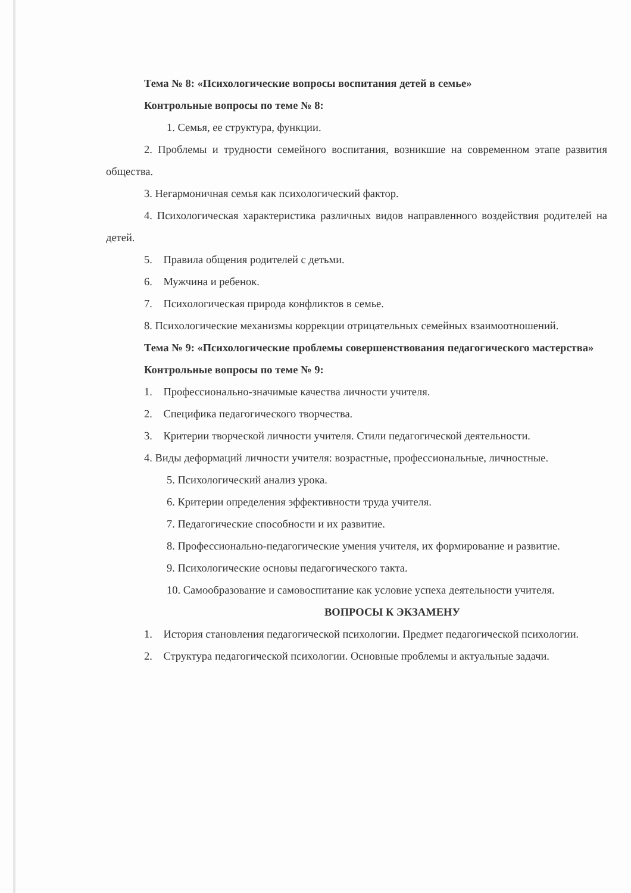Тема № 8: «Психологические вопросы воспитания детей в семье»
Контрольные вопросы по теме № 8:
1. Семья, ее структура, функции.
2. Проблемы и трудности семейного воспитания, возникшие на современном этапе развития общества.
3. Негармоничная семья как психологический фактор.
4. Психологическая характеристика различных видов направленного воздействия родителей на детей.
5. Правила общения родителей с детьми.
6. Мужчина и ребенок.
7. Психологическая природа конфликтов в семье.
8. Психологические механизмы коррекции отрицательных семейных взаимоотношений.
Тема № 9: «Психологические проблемы совершенствования педагогического мастерства»
Контрольные вопросы по теме № 9:
1. Профессионально-значимые качества личности учителя.
2. Специфика педагогического творчества.
3. Критерии творческой личности учителя. Стили педагогической деятельности.
4. Виды деформаций личности учителя: возрастные, профессиональные, личностные.
5. Психологический анализ урока.
6. Критерии определения эффективности труда учителя.
7. Педагогические способности и их развитие.
8. Профессионально-педагогические умения учителя, их формирование и развитие.
9. Психологические основы педагогического такта.
10. Самообразование и самовоспитание как условие успеха деятельности учителя.
ВОПРОСЫ К ЭКЗАМЕНУ
1. История становления педагогической психологии. Предмет педагогической психологии.
2. Структура педагогической психологии. Основные проблемы и актуальные задачи.